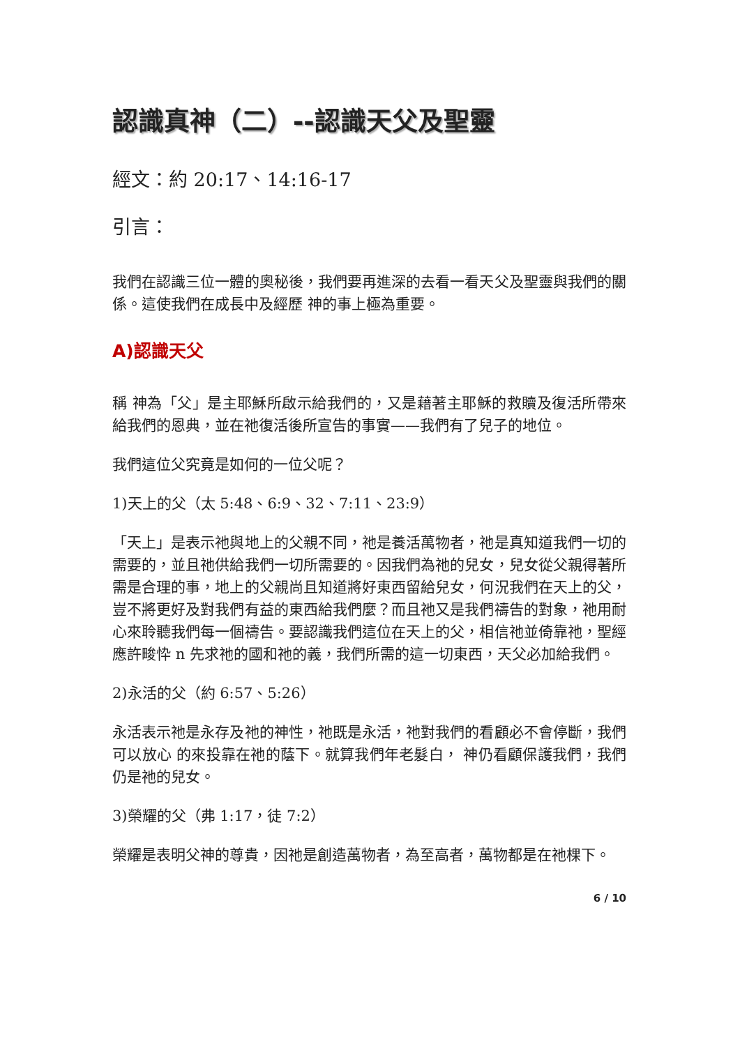認識真神（二）--認識天父及聖靈
經文：約 20:17、14:16-17
引言：
我們在認識三位一體的奧秘後，我們要再進深的去看一看天父及聖靈與我們的關係。這使我們在成長中及經歷 神的事上極為重要。
A)認識天父
稱 神為「父」是主耶穌所啟示給我們的，又是藉著主耶穌的救贖及復活所帶來給我們的恩典，並在祂復活後所宣告的事實——我們有了兒子的地位。
我們這位父究竟是如何的一位父呢？
1)天上的父（太 5:48、6:9、32、7:11、23:9）
「天上」是表示祂與地上的父親不同，祂是養活萬物者，祂是真知道我們一切的需要的，並且祂供給我們一切所需要的。因我們為祂的兒女，兒女從父親得著所需是合理的事，地上的父親尚且知道將好東西留給兒女，何況我們在天上的父，豈不將更好及對我們有益的東西給我們麼？而且祂又是我們禱告的對象，祂用耐心來聆聽我們每一個禱告。要認識我們這位在天上的父，相信祂並倚靠祂，聖經應許畯忰 n 先求祂的國和祂的義，我們所需的這一切東西，天父必加給我們。
2)永活的父（約 6:57、5:26）
永活表示祂是永存及祂的神性，祂既是永活，祂對我們的看顧必不會停斷，我們可以放心 的來投靠在祂的蔭下。就算我們年老髮白， 神仍看顧保護我們，我們仍是祂的兒女。
3)榮耀的父（弗 1:17，徒 7:2）
榮耀是表明父神的尊貴，因祂是創造萬物者，為至高者，萬物都是在祂棵下。
6 / 10